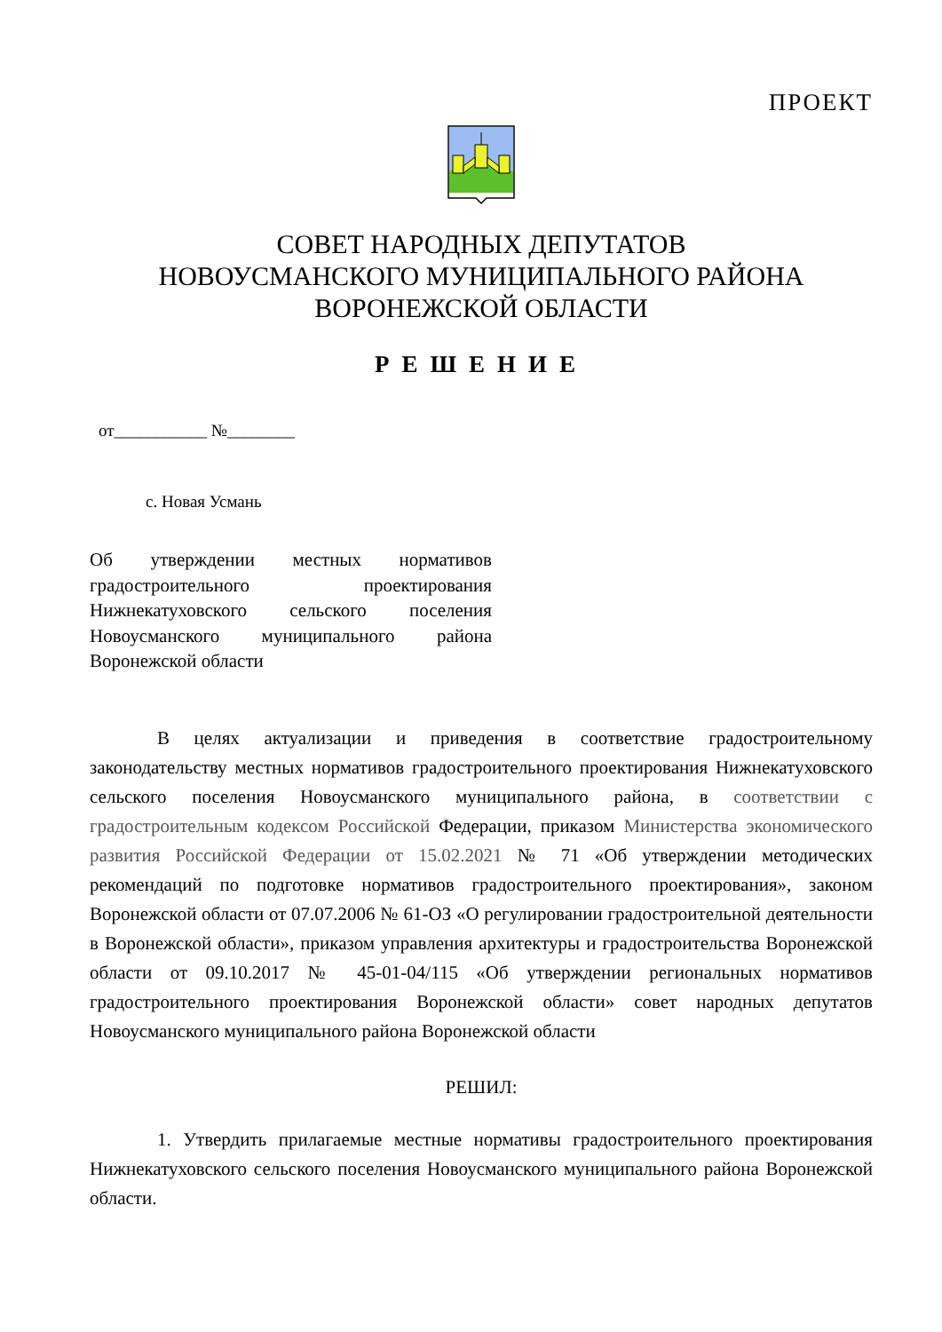ПРОЕКТ
СОВЕТ НАРОДНЫХ ДЕПУТАТОВ
НОВОУСМАНСКОГО МУНИЦИПАЛЬНОГО РАЙОНА
ВОРОНЕЖСКОЙ ОБЛАСТИ
РЕШЕНИЕ
от___________ №________
с. Новая Усмань
Об утверждении местных нормативов градостроительного проектирования Нижнекатуховского сельского поселения Новоусманского муниципального района Воронежской области
В целях актуализации и приведения в соответствие градостроительному законодательству местных нормативов градостроительного проектирования Нижнекатуховского сельского поселения Новоусманского муниципального района, в соответствии с градостроительным кодексом Российской Федерации, приказом Министерства экономического развития Российской Федерации от 15.02.2021 № 71 «Об утверждении методических рекомендаций по подготовке нормативов градостроительного проектирования», законом Воронежской области от 07.07.2006 № 61-ОЗ «О регулировании градостроительной деятельности в Воронежской области», приказом управления архитектуры и градостроительства Воронежской области от 09.10.2017 № 45-01-04/115 «Об утверждении региональных нормативов градостроительного проектирования Воронежской области» совет народных депутатов Новоусманского муниципального района Воронежской области
РЕШИЛ:
1. Утвердить прилагаемые местные нормативы градостроительного проектирования Нижнекатуховского сельского поселения Новоусманского муниципального района Воронежской области.